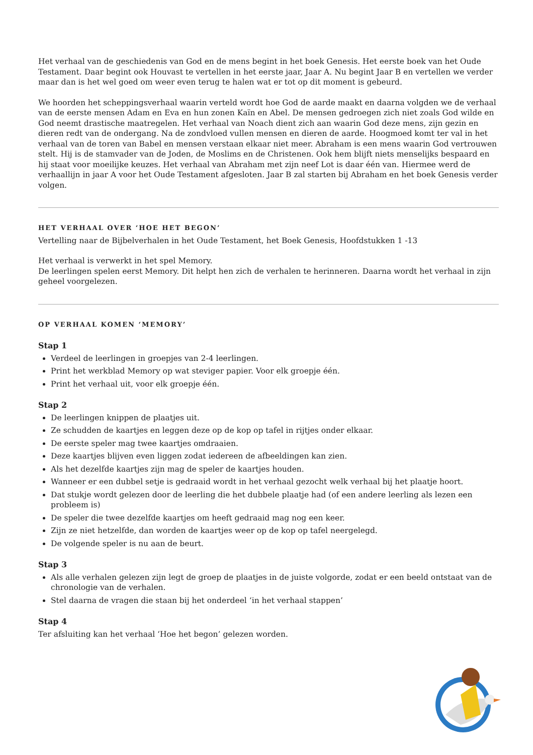Het verhaal van de geschiedenis van God en de mens begint in het boek Genesis. Het eerste boek van het Oude Testament. Daar begint ook Houvast te vertellen in het eerste jaar, Jaar A. Nu begint Jaar B en vertellen we verder maar dan is het wel goed om weer even terug te halen wat er tot op dit moment is gebeurd.
We hoorden het scheppingsverhaal waarin verteld wordt hoe God de aarde maakt en daarna volgden we de verhaal van de eerste mensen Adam en Eva en hun zonen Kaïn en Abel. De mensen gedroegen zich niet zoals God wilde en God neemt drastische maatregelen. Het verhaal van Noach dient zich aan waarin God deze mens, zijn gezin en dieren redt van de ondergang. Na de zondvloed vullen mensen en dieren de aarde. Hoogmoed komt ter val in het verhaal van de toren van Babel en mensen verstaan elkaar niet meer. Abraham is een mens waarin God vertrouwen stelt. Hij is de stamvader van de Joden, de Moslims en de Christenen. Ook hem blijft niets menselijks bespaard en hij staat voor moeilijke keuzes. Het verhaal van Abraham met zijn neef Lot is daar één van. Hiermee werd de verhaallijn in jaar A voor het Oude Testament afgesloten. Jaar B zal starten bij Abraham en het boek Genesis verder volgen.
HET VERHAAL OVER ‘HOE HET BEGON’
Vertelling naar de Bijbelverhalen in het Oude Testament, het Boek Genesis, Hoofdstukken 1 -13
Het verhaal is verwerkt in het spel Memory.
De leerlingen spelen eerst Memory. Dit helpt hen zich de verhalen te herinneren. Daarna wordt het verhaal in zijn geheel voorgelezen.
OP VERHAAL KOMEN ‘MEMORY’
Stap 1
Verdeel de leerlingen in groepjes van 2-4 leerlingen.
Print het werkblad Memory op wat steviger papier. Voor elk groepje één.
Print het verhaal uit, voor elk groepje één.
Stap 2
De leerlingen knippen de plaatjes uit.
Ze schudden de kaartjes en leggen deze op de kop op tafel in rijtjes onder elkaar.
De eerste speler mag twee kaartjes omdraaien.
Deze kaartjes blijven even liggen zodat iedereen de afbeeldingen kan zien.
Als het dezelfde kaartjes zijn mag de speler de kaartjes houden.
Wanneer er een dubbel setje is gedraaid wordt in het verhaal gezocht welk verhaal bij het plaatje hoort.
Dat stukje wordt gelezen door de leerling die het dubbele plaatje had (of een andere leerling als lezen een probleem is)
De speler die twee dezelfde kaartjes om heeft gedraaid mag nog een keer.
Zijn ze niet hetzelfde, dan worden de kaartjes weer op de kop op tafel neergelegd.
De volgende speler is nu aan de beurt.
Stap 3
Als alle verhalen gelezen zijn legt de groep de plaatjes in de juiste volgorde, zodat er een beeld ontstaat van de chronologie van de verhalen.
Stel daarna de vragen die staan bij het onderdeel ‘in het verhaal stappen’
Stap 4
Ter afsluiting kan het verhaal ‘Hoe het begon’ gelezen worden.